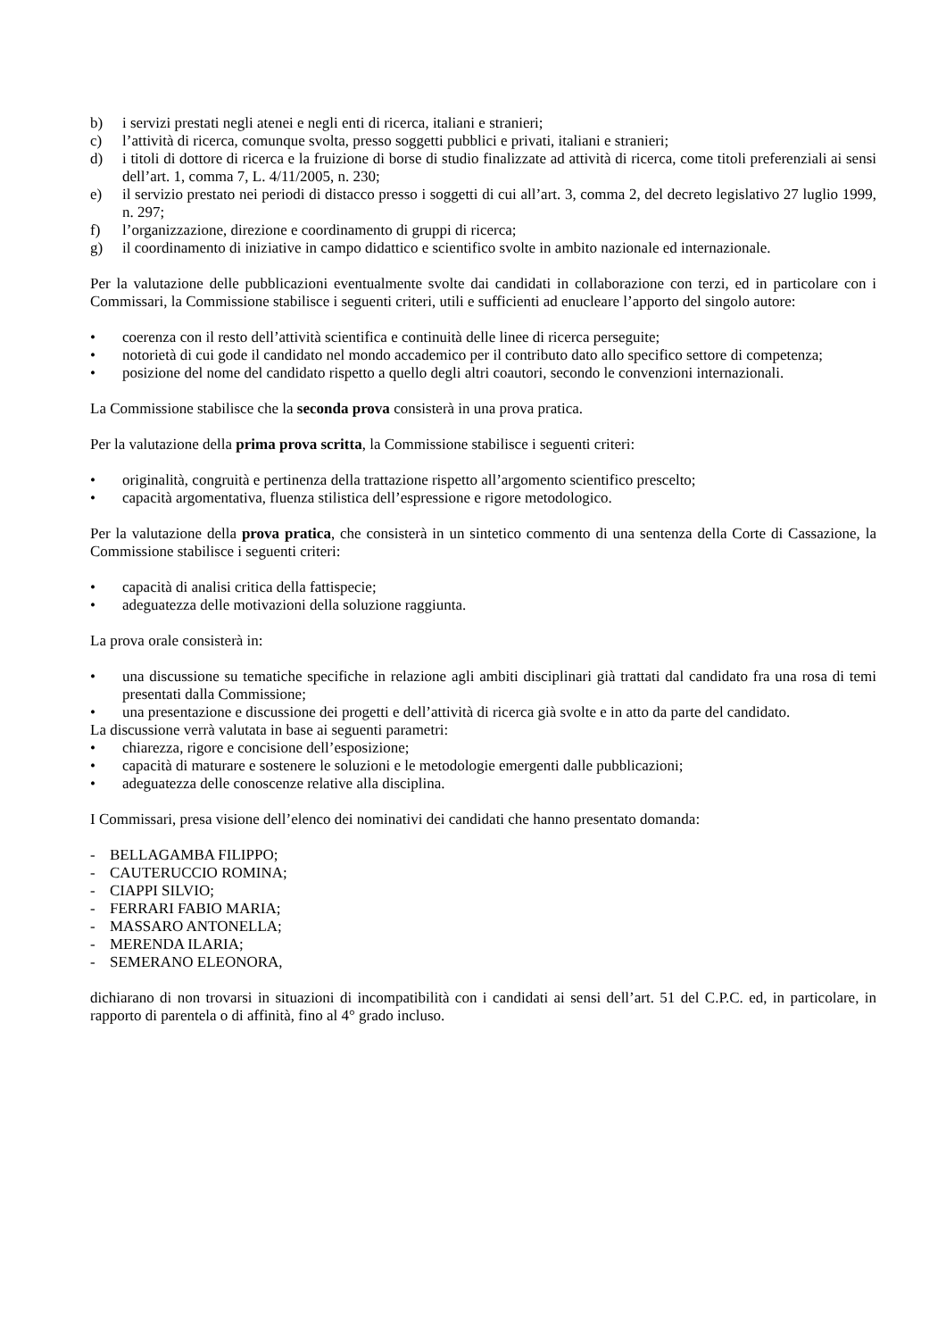b) i servizi prestati negli atenei e negli enti di ricerca, italiani e stranieri;
c) l’attività di ricerca, comunque svolta, presso soggetti pubblici e privati, italiani e stranieri;
d) i titoli di dottore di ricerca e la fruizione di borse di studio finalizzate ad attività di ricerca, come titoli preferenziali ai sensi dell’art. 1, comma 7, L. 4/11/2005, n. 230;
e) il servizio prestato nei periodi di distacco presso i soggetti di cui all’art. 3, comma 2, del decreto legislativo 27 luglio 1999, n. 297;
f) l’organizzazione, direzione e coordinamento di gruppi di ricerca;
g) il coordinamento di iniziative in campo didattico e scientifico svolte in ambito nazionale ed internazionale.
Per la valutazione delle pubblicazioni eventualmente svolte dai candidati in collaborazione con terzi, ed in particolare con i Commissari, la Commissione stabilisce i seguenti criteri, utili e sufficienti ad enucleare l’apporto del singolo autore:
• coerenza con il resto dell’attività scientifica e continuità delle linee di ricerca perseguite;
• notorietà di cui gode il candidato nel mondo accademico per il contributo dato allo specifico settore di competenza;
• posizione del nome del candidato rispetto a quello degli altri coautori, secondo le convenzioni internazionali.
La Commissione stabilisce che la seconda prova consisterà in una prova pratica.
Per la valutazione della prima prova scritta, la Commissione stabilisce i seguenti criteri:
• originalità, congruità e pertinenza della trattazione rispetto all’argomento scientifico prescelto;
• capacità argomentativa, fluenza stilistica dell’espressione e rigore metodologico.
Per la valutazione della prova pratica, che consisterà in un sintetico commento di una sentenza della Corte di Cassazione, la Commissione stabilisce i seguenti criteri:
• capacità di analisi critica della fattispecie;
• adeguatezza delle motivazioni della soluzione raggiunta.
La prova orale consisterà in:
• una discussione su tematiche specifiche in relazione agli ambiti disciplinari già trattati dal candidato fra una rosa di temi presentati dalla Commissione;
• una presentazione e discussione dei progetti e dell’attività di ricerca già svolte e in atto da parte del candidato.
La discussione verrà valutata in base ai seguenti parametri:
• chiarezza, rigore e concisione dell’esposizione;
• capacità di maturare e sostenere le soluzioni e le metodologie emergenti dalle pubblicazioni;
• adeguatezza delle conoscenze relative alla disciplina.
I Commissari, presa visione dell’elenco dei nominativi dei candidati che hanno presentato domanda:
- BELLAGAMBA FILIPPO;
- CAUTERUCCIO ROMINA;
- CIAPPI SILVIO;
- FERRARI FABIO MARIA;
- MASSARO ANTONELLA;
- MERENDA ILARIA;
- SEMERANO ELEONORA,
dichiarano di non trovarsi in situazioni di incompatibilità con i candidati ai sensi dell’art. 51 del C.P.C. ed, in particolare, in rapporto di parentela o di affinità, fino al 4° grado incluso.